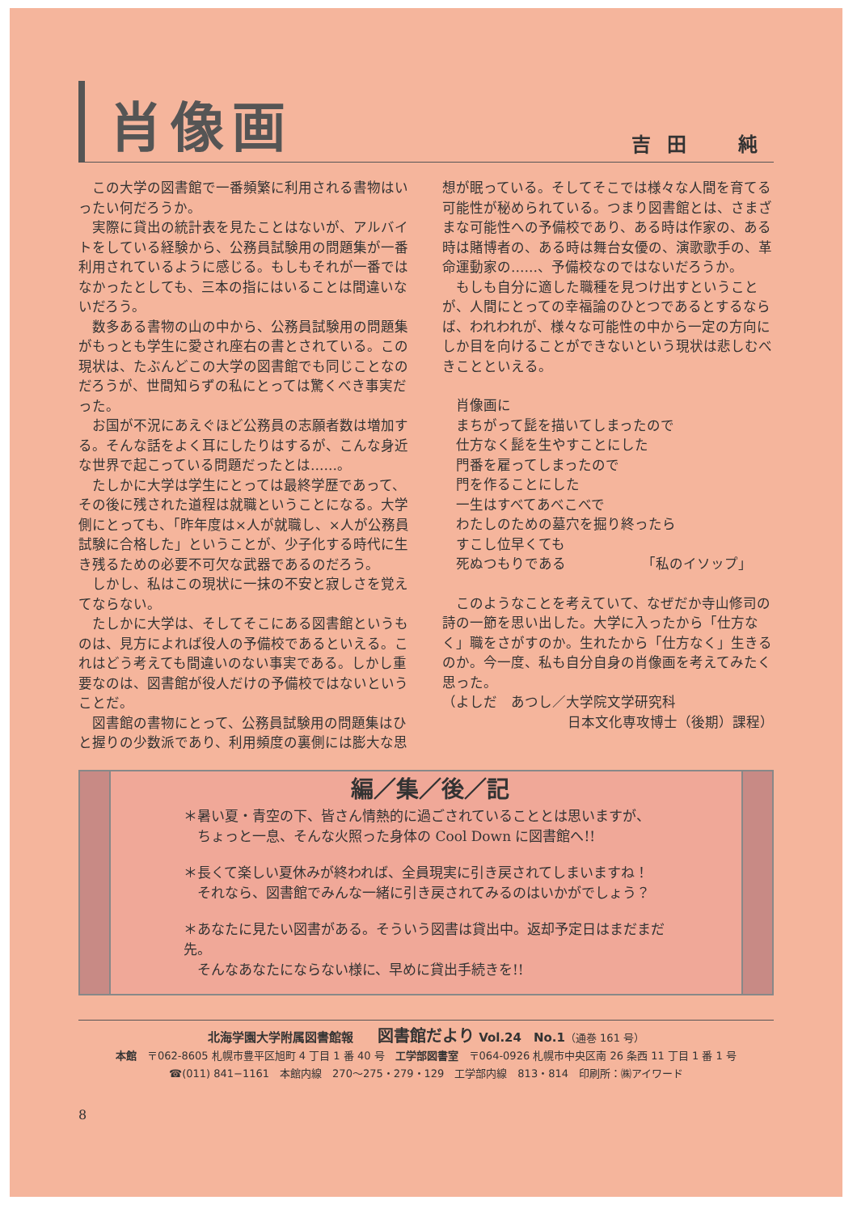肖像画
吉田　純
この大学の図書館で一番頻繁に利用される書物はいったい何だろうか。
実際に貸出の統計表を見たことはないが、アルバイトをしている経験から、公務員試験用の問題集が一番利用されているように感じる。もしもそれが一番ではなかったとしても、三本の指にはいることは間違いないだろう。
数多ある書物の山の中から、公務員試験用の問題集がもっとも学生に愛され座右の書とされている。この現状は、たぶんどこの大学の図書館でも同じことなのだろうが、世間知らずの私にとっては驚くべき事実だった。
お国が不況にあえぐほど公務員の志願者数は増加する。そんな話をよく耳にしたりはするが、こんな身近な世界で起こっている問題だったとは……。
たしかに大学は学生にとっては最終学歴であって、その後に残された道程は就職ということになる。大学側にとっても、「昨年度は×人が就職し、×人が公務員試験に合格した」ということが、少子化する時代に生き残るための必要不可欠な武器であるのだろう。
しかし、私はこの現状に一抹の不安と寂しさを覚えてならない。
たしかに大学は、そしてそこにある図書館というものは、見方によれば役人の予備校であるといえる。これはどう考えても間違いのない事実である。しかし重要なのは、図書館が役人だけの予備校ではないということだ。
図書館の書物にとって、公務員試験用の問題集はひと握りの少数派であり、利用頻度の裏側には膨大な思想が眠っている。そしてそこでは様々な人間を育てる可能性が秘められている。つまり図書館とは、さまざまな可能性への予備校であり、ある時は作家の、ある時は賭博者の、ある時は舞台女優の、演歌歌手の、革命運動家の……、予備校なのではないだろうか。
もしも自分に適した職種を見つけ出すということが、人間にとっての幸福論のひとつであるとするならば、われわれが、様々な可能性の中から一定の方向にしか目を向けることができないという現状は悲しむべきことといえる。
肖像画に
まちがって髭を描いてしまったので
仕方なく髭を生やすことにした
門番を雇ってしまったので
門を作ることにした
一生はすべてあべこべで
わたしのための墓穴を掘り終ったら
すこし位早くても
死ぬつもりである　　　　　　「私のイソップ」
このようなことを考えていて、なぜだか寺山修司の詩の一節を思い出した。大学に入ったから「仕方なく」職をさがすのか。生れたから「仕方なく」生きるのか。今一度、私も自分自身の肖像画を考えてみたく思った。
（よしだ　あつし／大学院文学研究科
日本文化専攻博士（後期）課程）
編／集／後／記
＊暑い夏・青空の下、皆さん情熱的に過ごされていることとは思いますが、
　ちょっと一息、そんな火照った身体の Cool Down に図書館へ!!
＊長くて楽しい夏休みが終われば、全員現実に引き戻されてしまいますね！
　それなら、図書館でみんな一緒に引き戻されてみるのはいかがでしょう？
＊あなたに見たい図書がある。そういう図書は貸出中。返却予定日はまだまだ先。
　そんなあなたにならない様に、早めに貸出手続きを!!
北海学園大学附属図書館報　　図書館だより Vol.24　No.1（通巻 161 号）
本館　〒062-8605 札幌市豊平区旭町 4 丁目 1 番 40 号　工学部図書室　〒064-0926 札幌市中央区南 26 条西 11 丁目 1 番 1 号
☎(011) 841−1161　本館内線　270〜275・279・129　工学部内線　813・814　印刷所：㈱アイワード
8